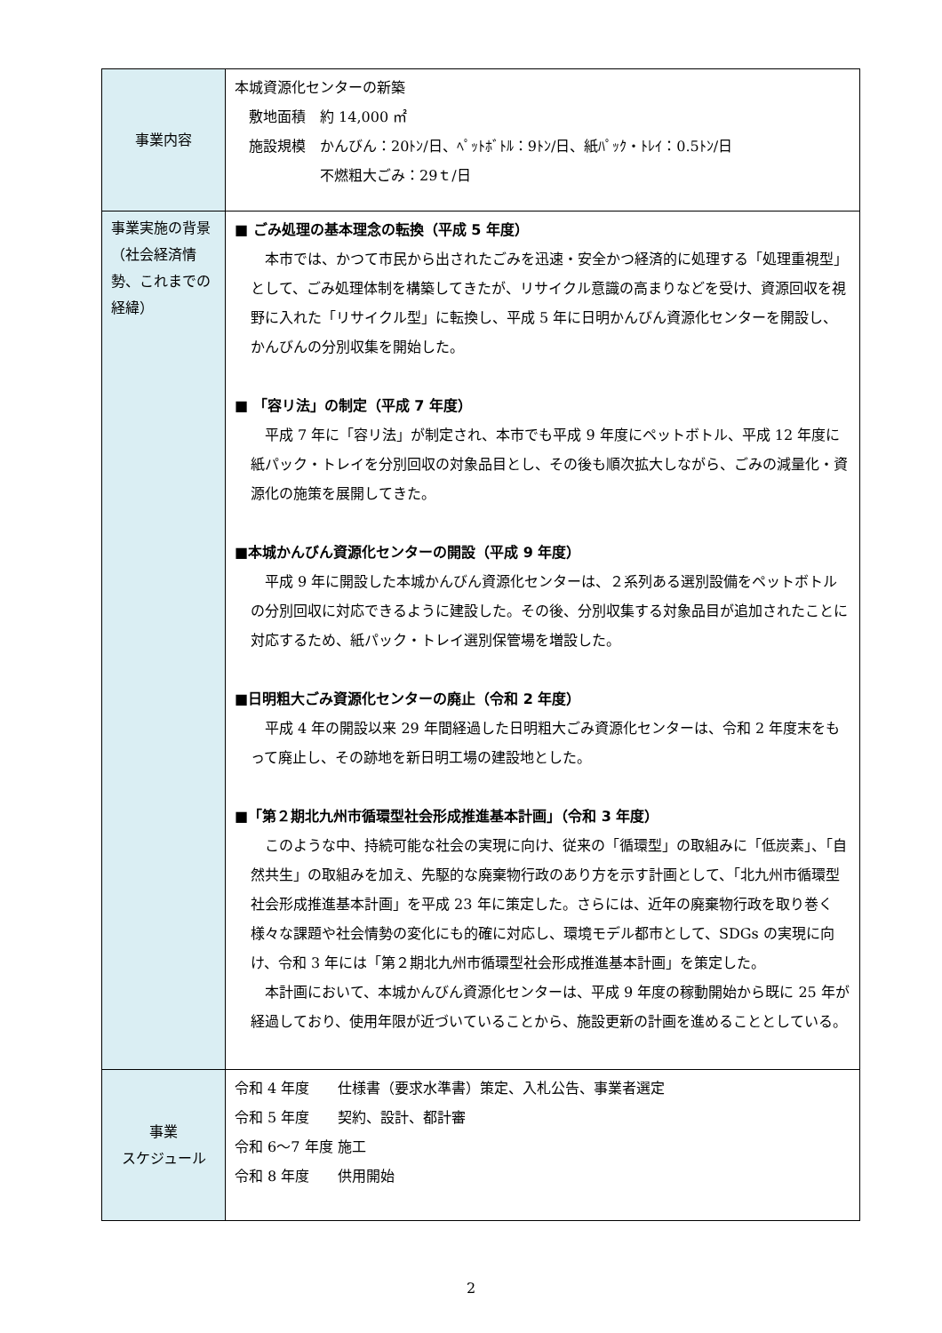| 事業内容 | 本城資源化センターの新築 敷地面積 約 14,000 ㎡ 施設規模 かんびん：20ﾄﾝ/日、ﾍﾟｯﾄﾎﾞﾄﾙ：9ﾄﾝ/日、紙ﾊﾟｯｸ・ﾄﾚｲ：0.5ﾄﾝ/日 不燃粗大ごみ：29ｔ/日 |
| 事業実施の背景（社会経済情勢、これまでの経緯） | ■ ごみ処理の基本理念の転換（平成 5 年度） 本市では、かつて市民から出されたごみを迅速・安全かつ経済的に処理する「処理重視型」として、ごみ処理体制を構築してきたが、リサイクル意識の高まりなどを受け、資源回収を視野に入れた「リサイクル型」に転換し、平成 5 年に日明かんびん資源化センターを開設し、かんびんの分別収集を開始した。 ■ 「容リ法」の制定（平成 7 年度） 平成 7 年に「容リ法」が制定され、本市でも平成 9 年度にペットボトル、平成 12 年度に紙パック・トレイを分別回収の対象品目とし、その後も順次拡大しながら、ごみの減量化・資源化の施策を展開してきた。 ■本城かんびん資源化センターの開設（平成 9 年度） 平成 9 年に開設した本城かんびん資源化センターは、２系列ある選別設備をペットボトルの分別回収に対応できるように建設した。その後、分別収集する対象品目が追加されたことに対応するため、紙パック・トレイ選別保管場を増設した。 ■日明粗大ごみ資源化センターの廃止（令和 2 年度） 平成 4 年の開設以来 29 年間経過した日明粗大ごみ資源化センターは、令和 2 年度末をもって廃止し、その跡地を新日明工場の建設地とした。 ■「第２期北九州市循環型社会形成推進基本計画」（令和 3 年度） このような中、持続可能な社会の実現に向け、従来の「循環型」の取組みに「低炭素」、「自然共生」の取組みを加え、先駆的な廃棄物行政のあり方を示す計画として、「北九州市循環型社会形成推進基本計画」を平成 23 年に策定した。さらには、近年の廃棄物行政を取り巻く様々な課題や社会情勢の変化にも的確に対応し、環境モデル都市として、SDGs の実現に向け、令和 3 年には「第２期北九州市循環型社会形成推進基本計画」を策定した。 本計画において、本城かんびん資源化センターは、平成 9 年度の稼動開始から既に 25 年が経過しており、使用年限が近づいていることから、施設更新の計画を進めることとしている。 |
| 事業 スケジュール | 令和 4 年度 仕様書（要求水準書）策定、入札公告、事業者選定 令和 5 年度 契約、設計、都計審 令和 6～7 年度 施工 令和 8 年度 供用開始 |
2